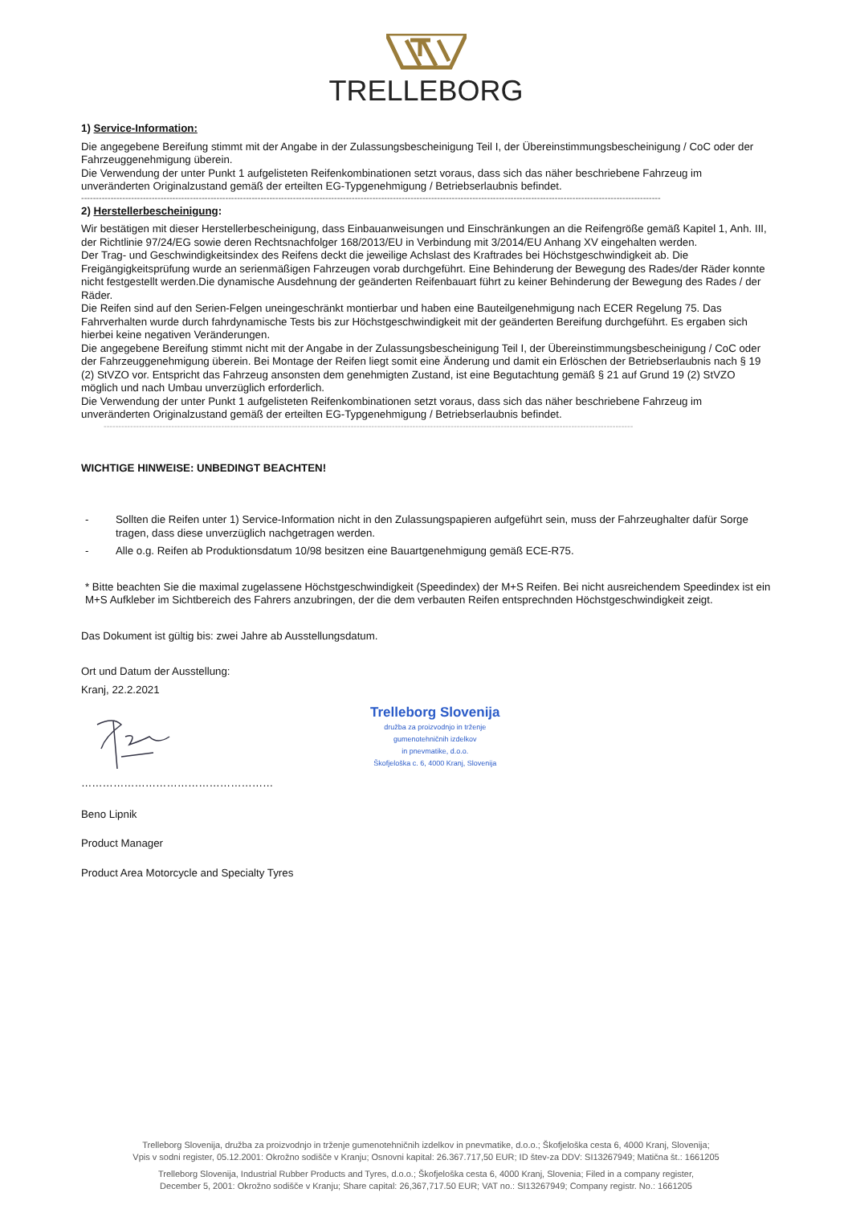TRELLEBORG
1) Service-Information:
Die angegebene Bereifung stimmt mit der Angabe in der Zulassungsbescheinigung Teil I, der Übereinstimmungsbescheinigung / CoC oder der Fahrzeuggenehmigung überein.
Die Verwendung der unter Punkt 1 aufgelisteten Reifenkombinationen setzt voraus, dass sich das näher beschriebene Fahrzeug im unveränderten Originalzustand gemäß der erteilten EG-Typgenehmigung / Betriebserlaubnis befindet.
-----------------------------------------------------------------------------------------------------------------------------------------------------------------------------------------------------
2) Herstellerbescheinigung:
Wir bestätigen mit dieser Herstellerbescheinigung, dass Einbauanweisungen und Einschränkungen an die Reifengröße gemäß Kapitel 1, Anh. III, der Richtlinie 97/24/EG sowie deren Rechtsnachfolger 168/2013/EU in Verbindung mit 3/2014/EU Anhang XV eingehalten werden.
Der Trag- und Geschwindigkeitsindex des Reifens deckt die jeweilige Achslast des Kraftrades bei Höchstgeschwindigkeit ab. Die Freigängigkeitsprüfung wurde an serienmäßigen Fahrzeugen vorab durchgeführt. Eine Behinderung der Bewegung des Rades/der Räder konnte nicht festgestellt werden.Die dynamische Ausdehnung der geänderten Reifenbauart führt zu keiner Behinderung der Bewegung des Rades / der Räder.
Die Reifen sind auf den Serien-Felgen uneingeschränkt montierbar und haben eine Bauteilgenehmigung nach ECER Regelung 75. Das Fahrverhalten wurde durch fahrdynamische Tests bis zur Höchstgeschwindigkeit mit der geänderten Bereifung durchgeführt. Es ergaben sich hierbei keine negativen Veränderungen.
Die angegebene Bereifung stimmt nicht mit der Angabe in der Zulassungsbescheinigung Teil I, der Übereinstimmungsbescheinigung / CoC oder der Fahrzeuggenehmigung überein. Bei Montage der Reifen liegt somit eine Änderung und damit ein Erlöschen der Betriebserlaubnis nach § 19 (2) StVZO vor. Entspricht das Fahrzeug ansonsten dem genehmigten Zustand, ist eine Begutachtung gemäß § 21 auf Grund 19 (2) StVZO möglich und nach Umbau unverzüglich erforderlich.
Die Verwendung der unter Punkt 1 aufgelisteten Reifenkombinationen setzt voraus, dass sich das näher beschriebene Fahrzeug im unveränderten Originalzustand gemäß der erteilten EG-Typgenehmigung / Betriebserlaubnis befindet.
------------------------------------------------------------------------------------------------------------------------------------------------------------------------------------
WICHTIGE HINWEISE: UNBEDINGT BEACHTEN!
- Sollten die Reifen unter 1) Service-Information nicht in den Zulassungspapieren aufgeführt sein, muss der Fahrzeughalter dafür Sorge tragen, dass diese unverzüglich nachgetragen werden.
- Alle o.g. Reifen ab Produktionsdatum 10/98 besitzen eine Bauartgenehmigung gemäß ECE-R75.
* Bitte beachten Sie die maximal zugelassene Höchstgeschwindigkeit (Speedindex) der M+S Reifen. Bei nicht ausreichendem Speedindex ist ein M+S Aufkleber im Sichtbereich des Fahrers anzubringen, der die dem verbauten Reifen entsprechnden Höchstgeschwindigkeit zeigt.
Das Dokument ist gültig bis: zwei Jahre ab Ausstellungsdatum.
Ort und Datum der Ausstellung:
Kranj, 22.2.2021
Trelleborg Slovenija
družba za proizvodnjo in trženje
gumenotehničnih izdelkov
in pnevmatike, d.o.o.
Škofjeloška c. 6, 4000 Kranj, Slovenija
………………………………………………
Beno Lipnik
Product Manager
Product Area Motorcycle and Specialty Tyres
Trelleborg Slovenija, družba za proizvodnjo in trženje gumenotehničnih izdelkov in pnevmatike, d.o.o.; Škofjeloška cesta 6, 4000 Kranj, Slovenija;
Vpis v sodni register, 05.12.2001: Okrožno sodišče v Kranju; Osnovni kapital: 26.367.717,50 EUR; ID štev-za DDV: SI13267949; Matična št.: 1661205
Trelleborg Slovenija, Industrial Rubber Products and Tyres, d.o.o.; Škofjeloška cesta 6, 4000 Kranj, Slovenia; Filed in a company register,
December 5, 2001: Okrožno sodišče v Kranju; Share capital: 26,367,717.50 EUR; VAT no.: SI13267949; Company registr. No.: 1661205